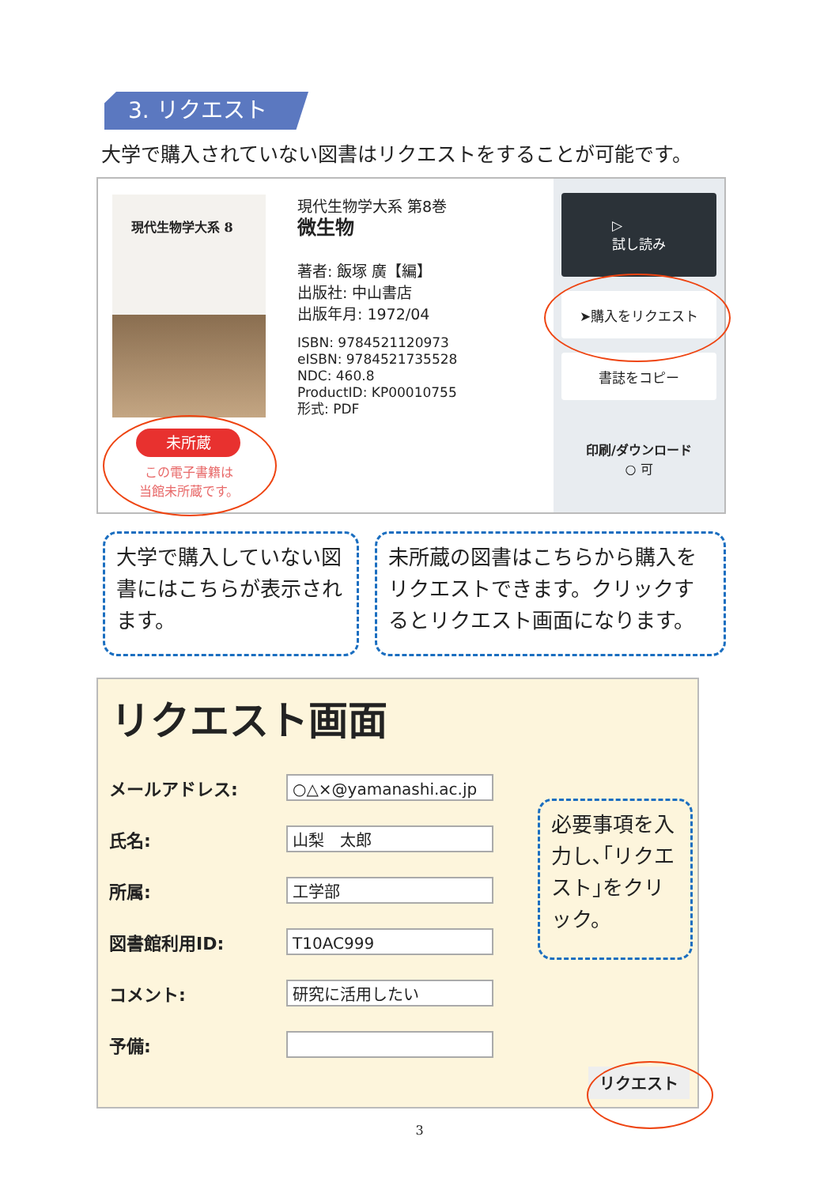3. リクエスト
大学で購入されていない図書はリクエストをすることが可能です。
現代生物学大系 8
現代生物学大系 第8巻
微生物
著者: 飯塚 廣【編】
出版社: 中山書店
出版年月: 1972/04
ISBN: 9784521120973
eISBN: 9784521735528
NDC: 460.8
ProductID: KP00010755
形式: PDF
▷
試し読み
➤購入をリクエスト
書誌をコピー
印刷/ダウンロード
○ 可
未所蔵
この電子書籍は
当館未所蔵です。
大学で購入していない図書にはこちらが表示されます。
未所蔵の図書はこちらから購入をリクエストできます。クリックするとリクエスト画面になります。
リクエスト画面
メールアドレス:
○△×@yamanashi.ac.jp
氏名:
山梨　太郎
所属:
工学部
図書館利用ID:
T10AC999
コメント:
研究に活用したい
予備:
リクエスト
必要事項を入力し､｢リクエスト｣をクリック。
3